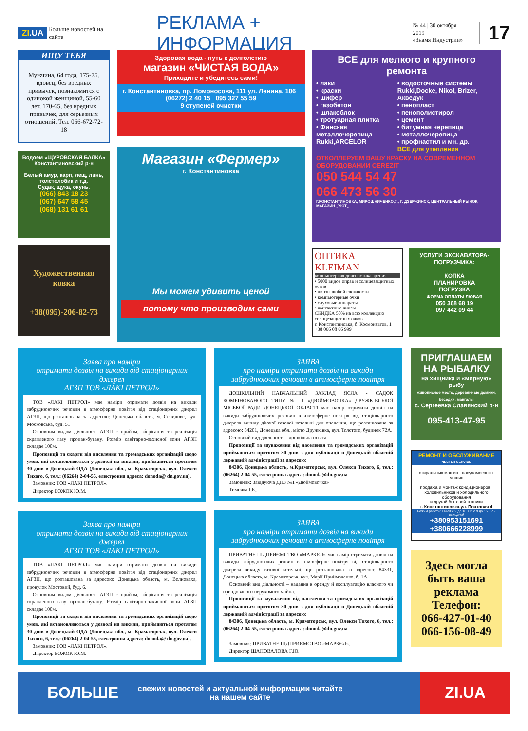ZI.UA Больше новостей на сайте РЕКЛАМА + ИНФОРМАЦИЯ № 44 | 30 октября 2019
«Знамя Индустрии» 17
ИЩУ ТЕБЯ
Мужчина, 64 года, 175-75, вдовец, без вредных привычек, познакомится с одинокой женщиной, 55-60 лет, 170-65, без вредных привычек, для серьезных отношений. Тел. 066-672-72-18
Водоем «ЩУРОВСКАЯ БАЛКА»
Константиновский р-н
Белый амур, карп, лещ, линь, толстолобик и т.д.
Судак, щука, окунь.
(066) 843 18 23
(067) 647 58 45
(068) 131 61 61
Художественная
ковка
+38(095)-206-82-73
Здоровая вода - путь к долголетию
магазин «ЧИСТАЯ ВОДА»
Приходите и убедитесь сами!
г. Константиновка, пр. Ломоносова, 111 ул. Ленина, 106 (06272) 2 40 15 095 327 55 59
9 ступеней очистки
Магазин «Фермер»
г. Константиновка
Мы можем удивить ценой
потому что производим сами
ВСЕ для мелкого и крупного ремонта
• лаки
• краски
• шифер
• газобетон
• шлакоблок
• тротуарная плитка
• Финская металлочерепица Rukki,ARCELOR
• водосточные системы Rukki,Docke, Nikol, Brizer, Акведук
• пенопласт
• пенополистирол
• цемент
• битумная черепица
• металлочерепица
• профнастил и мн. др.
ВСЕ для утепления
ОТКОЛЛЕРУЕМ ВАШУ КРАСКУ НА СОВРЕМЕННОМ ОБОРУДОВАНИИ CEREZIT
050 544 54 47
066 473 56 30
Г.КОНСТАНТИНОВКА, МИРОШНИЧЕНКО,7,; Г. ДЗЕРЖИНСК, ЦЕНТРАЛЬНЫЙ РЫНОК, МАГАЗИН „УЮТ„
ОПТИКА KLEIMAN
компьютерная диагностика зрения
• 5000 видов оправ и солнцезащитных очков
• линзы любой сложности
• компьютерные очки
• слуховые аппараты
• контактные линзы
СКИДКА 50% на всю коллекцию солнцезащитных очков
г. Константиновка, б. Космонавтов, 1
+38 066 08 66 999
УСЛУГИ ЭКСКАВАТОРА- ПОГРУЗЧИКА:
КОПКА
ПЛАНИРОВКА
ПОГРУЗКА
ФОРМА ОПЛАТЫ ЛЮБАЯ
050 368 68 19
097 442 09 44
Заява про наміри
отримати дозвіл на викиди від стаціонарних джерел
АГЗП ТОВ «ЛАКІ ПЕТРОЛ»
ТОВ «ЛАКІ ПЕТРОЛ» має наміри отримати дозвіл на викиди забруднюючих речовин в атмосферне повітря від стаціонарних джерел АГЗП, що розташована за адресою: Донецька область, м. Селидове, вул. Московська, буд. 51
Основним видом діяльності АГЗП є прийом, зберігання та реалізація скрапленого газу пропан-бутану. Розмір санітарно-захисної зони АГЗП складає 100м.
Пропозиції та скарги від населення та громадських організацій щодо умов, які встановлюються у дозволі на викиди, приймаються протягом 30 днів в Донецькій ОДА (Донецька обл., м. Краматорськ, вул. Олекси Тихого, 6, тел.: (06264) 2-04-55, електронна адреса: donoda@ dn.gov.ua).
Замовник: ТОВ «ЛАКІ ПЕТРОЛ».
Директор БОЖОК Ю.М.
Заява про наміри
отримати дозвіл на викиди від стаціонарних джерел
АГЗП ТОВ «ЛАКІ ПЕТРОЛ»
ТОВ «ЛАКІ ПЕТРОЛ» має наміри отримати дозвіл на викиди забруднюючих речовин в атмосферне повітря від стаціонарних джерел АГЗП, що розташована за адресою: Донецька область, м. Волноваха, провулок Мостовий, буд. 6.
Основним видом діяльності АГЗП є прийом, зберігання та реалізація скрапленого газу пропан-бутану. Розмір санітарно-захисної зони АГЗП складає 100м.
Пропозиції та скарги від населення та громадських організацій щодо умов, які встановлюються у дозволі на викиди, приймаються протягом 30 днів в Донецькій ОДА (Донецька обл., м. Краматорськ, вул. Олекси Тихого, 6, тел.: (06264) 2-04-55, електронна адреса: donoda@ dn.gov.ua).
Замовник: ТОВ «ЛАКІ ПЕТРОЛ».
Директор БОЖОК Ю.М.
ЗАЯВА
про наміри отримати дозвіл на викиди
забруднюючих речовин в атмосферне повітря
ДОШКІЛЬНИЙ НАВЧАЛЬНИЙ ЗАКЛАД ЯСЛА - САДОК КОМБІНОВАНОГО ТИПУ № 1 «ДЮЙМОВОЧКА» ДРУЖКІВСЬКОЇ МІСЬКОЇ РАДИ ДОНЕЦЬКОЇ ОБЛАСТІ має намір отримати дозвіл на викиди забруднюючих речовин в атмосферне повітря від стаціонарного джерела викиду діючої газової котельні для опалення, що розташована за адресою: 84201, Донецька обл., місто Дружківка, вул. Толстого, будинок 72А.
Основний вид діяльності – дошкільна освіта.
Пропозиції та зауваження від населення та громадських організацій приймаються протягом 30 днів з дня публікації в Донецькій обласній державній адміністрації за адресою:
84306, Донецька область, м.Краматорськ, вул. Олекси Тихого, 6, тел.: (06264) 2-04-55, електронна адреса: donoda@dn.gov.ua
Замовник: Завідуюча ДНЗ №1 «Дюймовочка»
Тимочка І.Б..
ЗАЯВА
про наміри отримати дозвіл на викиди
забруднюючих речовин в атмосферне повітря
ПРИВАТНЕ ПІДПРИЄМСТВО «МАРКЄЛ» має намір отримати дозвіл на викиди забруднюючих речвин в атмосферне повітря від стаціонарного джерела викиду газової котельні, що розташована за адресою: 84331, Донецька область, м. Краматорськ, вул. Марії Приймаченко, б. 1А.
Основний вид діяльності – надання в оренду й експлуатацію власного чи орендованого нерухомого майна.
Пропозиції та зауваження від населення та громадських організацій приймаються протягом 30 днів з дня публікації в Донецькій обласній державній адміністрації за адресою:
84306, Донецька область, м. Краматорськ, вул. Олекси Тихого, 6, тел.: (06264) 2-04-55, електронна адреса: donoda@dn.gov.ua
Замовник: ПРИВАТНЕ ПІДПРИЄМСТВО «МАРКЄЛ».
Директор ШАПОВАЛОВА Г.Ю.
ПРИГЛАШАЕМ НА РЫБАЛКУ
на хищника и «мирную» рыбу
живописное место, деревянные домики, беседки, мангалы
с. Сергеевка Славянский р-н
095-413-47-95
РЕМОНТ И ОБСЛУЖИВАНИЕ
NESTER SERVICE
стиральных машин посудомоечных машин
продажа и монтаж кондиционеров холодильников и холодильного оборудования
и другой бытовой техники
г. Константиновка,ул. Почтовая 4
Режим работы: Пн-пт с 9 до 18. Сб с 9 до 15. Вс - выходной
+380953151691
+380666228999
Здесь могла быть ваша реклама Телефон:
066-427-01-40
066-156-08-49
БОЛЬШЕ свежих новостей и актуальной информации читайте
на нашем сайте ZI.UA